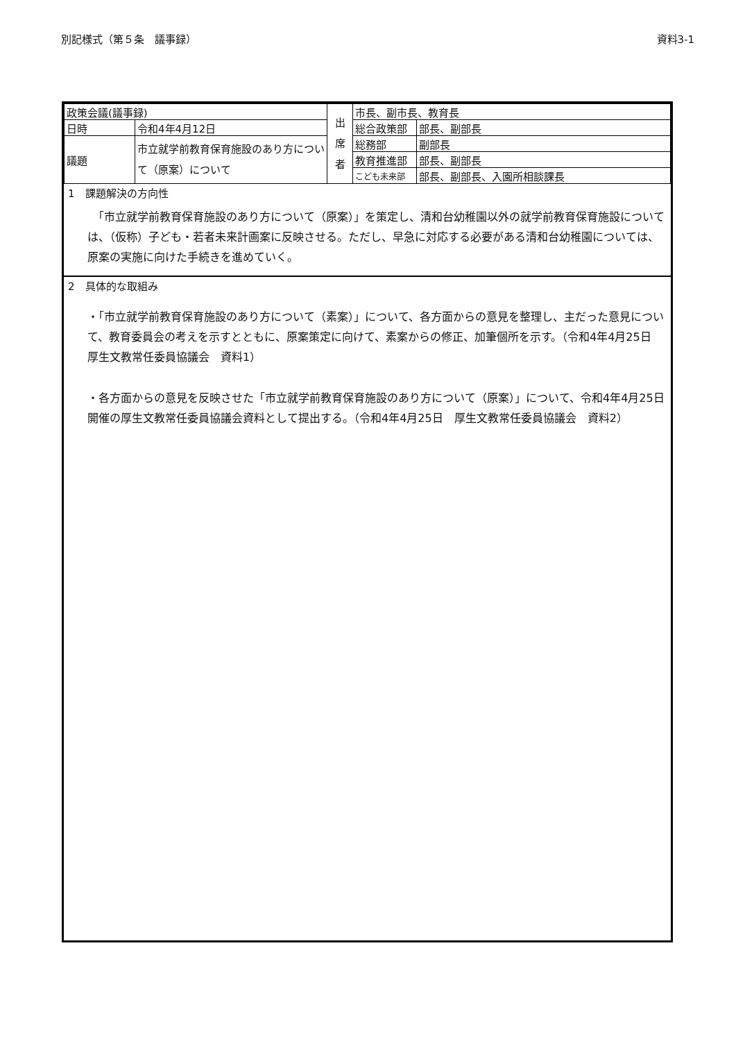別記様式（第５条　議事録） 資料3-1
| 政策会議(議事録) | | 出 席 者 | 市長、副市長、教育長 | |
| 日時 | 令和4年4月12日 | | 総合政策部 | 部長、副部長 |
| 議題 | 市立就学前教育保育施設のあり方について（原案）について | | 総務部 | 副部長 |
| | | | 教育推進部 | 部長、副部長 |
| | | | こども未来部 | 部長、副部長、入園所相談課長 |
1　課題解決の方向性
　「市立就学前教育保育施設のあり方について（原案）」を策定し、清和台幼稚園以外の就学前教育保育施設については、（仮称）子ども・若者未来計画案に反映させる。ただし、早急に対応する必要がある清和台幼稚園については、原案の実施に向けた手続きを進めていく。
2　具体的な取組み
・「市立就学前教育保育施設のあり方について（素案）」について、各方面からの意見を整理し、主だった意見について、教育委員会の考えを示すとともに、原案策定に向けて、素案からの修正、加筆個所を示す。（令和4年4月25日　厚生文教常任委員協議会　資料1）
・各方面からの意見を反映させた「市立就学前教育保育施設のあり方について（原案）」について、令和4年4月25日開催の厚生文教常任委員協議会資料として提出する。（令和4年4月25日　厚生文教常任委員協議会　資料2）